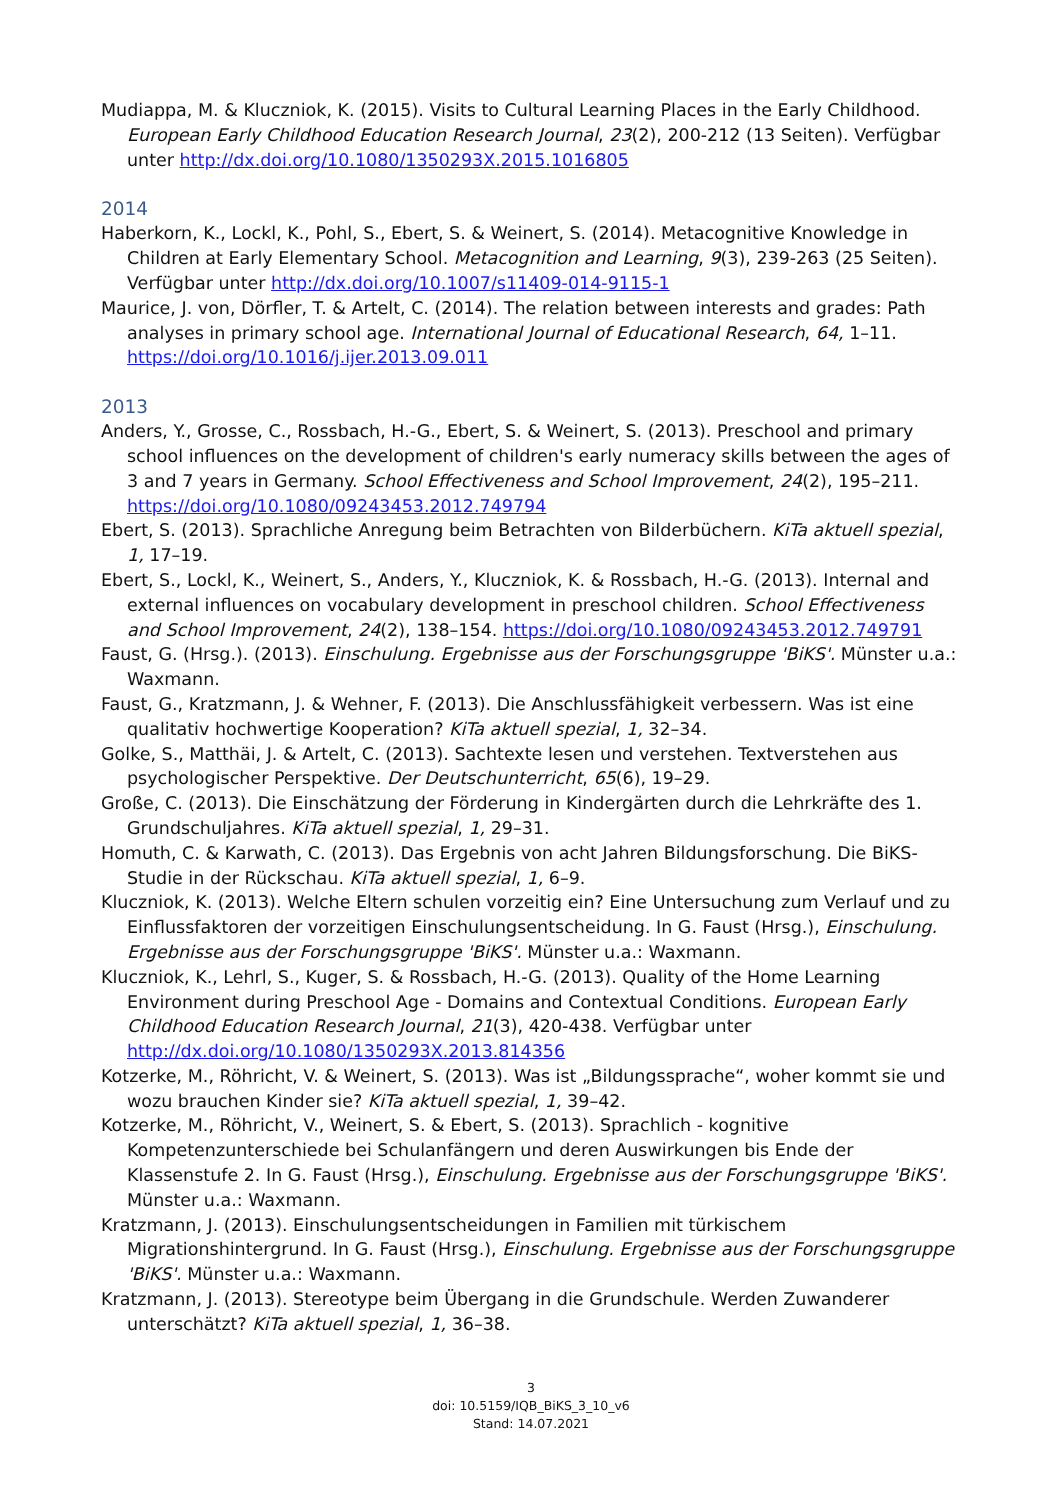Mudiappa, M. & Kluczniok, K. (2015). Visits to Cultural Learning Places in the Early Childhood. European Early Childhood Education Research Journal, 23(2), 200-212 (13 Seiten). Verfügbar unter http://dx.doi.org/10.1080/1350293X.2015.1016805
2014
Haberkorn, K., Lockl, K., Pohl, S., Ebert, S. & Weinert, S. (2014). Metacognitive Knowledge in Children at Early Elementary School. Metacognition and Learning, 9(3), 239-263 (25 Seiten). Verfügbar unter http://dx.doi.org/10.1007/s11409-014-9115-1
Maurice, J. von, Dörfler, T. & Artelt, C. (2014). The relation between interests and grades: Path analyses in primary school age. International Journal of Educational Research, 64, 1–11. https://doi.org/10.1016/j.ijer.2013.09.011
2013
Anders, Y., Grosse, C., Rossbach, H.-G., Ebert, S. & Weinert, S. (2013). Preschool and primary school influences on the development of children's early numeracy skills between the ages of 3 and 7 years in Germany. School Effectiveness and School Improvement, 24(2), 195–211. https://doi.org/10.1080/09243453.2012.749794
Ebert, S. (2013). Sprachliche Anregung beim Betrachten von Bilderbüchern. KiTa aktuell spezial, 1, 17–19.
Ebert, S., Lockl, K., Weinert, S., Anders, Y., Kluczniok, K. & Rossbach, H.-G. (2013). Internal and external influences on vocabulary development in preschool children. School Effectiveness and School Improvement, 24(2), 138–154. https://doi.org/10.1080/09243453.2012.749791
Faust, G. (Hrsg.). (2013). Einschulung. Ergebnisse aus der Forschungsgruppe 'BiKS'. Münster u.a.: Waxmann.
Faust, G., Kratzmann, J. & Wehner, F. (2013). Die Anschlussfähigkeit verbessern. Was ist eine qualitativ hochwertige Kooperation? KiTa aktuell spezial, 1, 32–34.
Golke, S., Matthäi, J. & Artelt, C. (2013). Sachtexte lesen und verstehen. Textverstehen aus psychologischer Perspektive. Der Deutschunterricht, 65(6), 19–29.
Große, C. (2013). Die Einschätzung der Förderung in Kindergärten durch die Lehrkräfte des 1. Grundschuljahres. KiTa aktuell spezial, 1, 29–31.
Homuth, C. & Karwath, C. (2013). Das Ergebnis von acht Jahren Bildungsforschung. Die BiKS-Studie in der Rückschau. KiTa aktuell spezial, 1, 6–9.
Kluczniok, K. (2013). Welche Eltern schulen vorzeitig ein? Eine Untersuchung zum Verlauf und zu Einflussfaktoren der vorzeitigen Einschulungsentscheidung. In G. Faust (Hrsg.), Einschulung. Ergebnisse aus der Forschungsgruppe 'BiKS'. Münster u.a.: Waxmann.
Kluczniok, K., Lehrl, S., Kuger, S. & Rossbach, H.-G. (2013). Quality of the Home Learning Environment during Preschool Age - Domains and Contextual Conditions. European Early Childhood Education Research Journal, 21(3), 420-438. Verfügbar unter http://dx.doi.org/10.1080/1350293X.2013.814356
Kotzerke, M., Röhricht, V. & Weinert, S. (2013). Was ist „Bildungssprache“, woher kommt sie und wozu brauchen Kinder sie? KiTa aktuell spezial, 1, 39–42.
Kotzerke, M., Röhricht, V., Weinert, S. & Ebert, S. (2013). Sprachlich - kognitive Kompetenzunterschiede bei Schulanfängern und deren Auswirkungen bis Ende der Klassenstufe 2. In G. Faust (Hrsg.), Einschulung. Ergebnisse aus der Forschungsgruppe 'BiKS'. Münster u.a.: Waxmann.
Kratzmann, J. (2013). Einschulungsentscheidungen in Familien mit türkischem Migrationshintergrund. In G. Faust (Hrsg.), Einschulung. Ergebnisse aus der Forschungsgruppe 'BiKS'. Münster u.a.: Waxmann.
Kratzmann, J. (2013). Stereotype beim Übergang in die Grundschule. Werden Zuwanderer unterschätzt? KiTa aktuell spezial, 1, 36–38.
3
doi: 10.5159/IQB_BiKS_3_10_v6
Stand: 14.07.2021